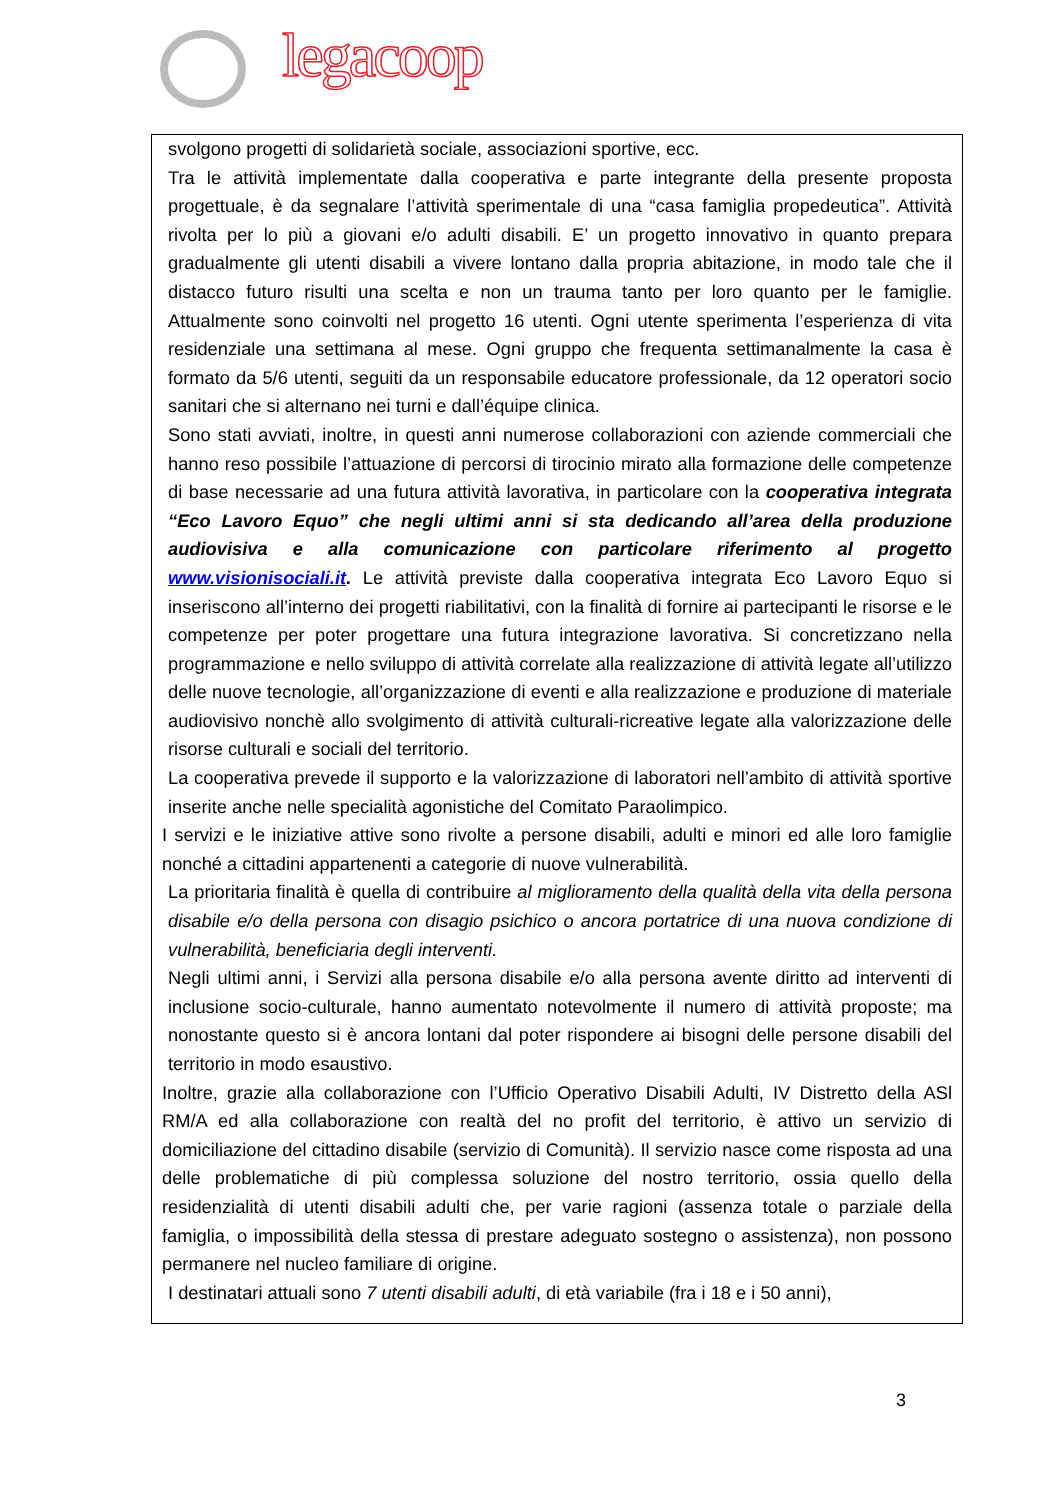legacoop
svolgono progetti di solidarietà sociale, associazioni sportive, ecc.
Tra le attività implementate dalla cooperativa e parte integrante della presente proposta progettuale, è da segnalare l’attività sperimentale di una “casa famiglia propedeutica”. Attività rivolta per lo più a giovani e/o adulti disabili. E’ un progetto innovativo in quanto prepara gradualmente gli utenti disabili a vivere lontano dalla propria abitazione, in modo tale che il distacco futuro risulti una scelta e non un trauma tanto per loro quanto per le famiglie. Attualmente sono coinvolti nel progetto 16 utenti. Ogni utente sperimenta l’esperienza di vita residenziale una settimana al mese. Ogni gruppo che frequenta settimanalmente la casa è formato da 5/6 utenti, seguiti da un responsabile educatore professionale, da 12 operatori socio sanitari che si alternano nei turni e dall’équipe clinica.
Sono stati avviati, inoltre, in questi anni numerose collaborazioni con aziende commerciali che hanno reso possibile l’attuazione di percorsi di tirocinio mirato alla formazione delle competenze di base necessarie ad una futura attività lavorativa, in particolare con la cooperativa integrata “Eco Lavoro Equo” che negli ultimi anni si sta dedicando all’area della produzione audiovisiva e alla comunicazione con particolare riferimento al progetto www.visionisociali.it. Le attività previste dalla cooperativa integrata Eco Lavoro Equo si inseriscono all’interno dei progetti riabilitativi, con la finalità di fornire ai partecipanti le risorse e le competenze per poter progettare una futura integrazione lavorativa. Si concretizzano nella programmazione e nello sviluppo di attività correlate alla realizzazione di attività legate all’utilizzo delle nuove tecnologie, all’organizzazione di eventi e alla realizzazione e produzione di materiale audiovisivo nonchè allo svolgimento di attività culturali-ricreative legate alla valorizzazione delle risorse culturali e sociali del territorio.
La cooperativa prevede il supporto e la valorizzazione di laboratori nell’ambito di attività sportive inserite anche nelle specialità agonistiche del Comitato Paraolimpico.
I servizi e le iniziative attive sono rivolte a persone disabili, adulti e minori ed alle loro famiglie nonché a cittadini appartenenti a categorie di nuove vulnerabilità.
La prioritaria finalità è quella di contribuire al miglioramento della qualità della vita della persona disabile e/o della persona con disagio psichico o ancora portatrice di una nuova condizione di vulnerabilità, beneficiaria degli interventi.
Negli ultimi anni, i Servizi alla persona disabile e/o alla persona avente diritto ad interventi di inclusione socio-culturale, hanno aumentato notevolmente il numero di attività proposte; ma nonostante questo si è ancora lontani dal poter rispondere ai bisogni delle persone disabili del territorio in modo esaustivo.
Inoltre, grazie alla collaborazione con l’Ufficio Operativo Disabili Adulti, IV Distretto della ASl RM/A ed alla collaborazione con realtà del no profit del territorio, è attivo un servizio di domiciliazione del cittadino disabile (servizio di Comunità). Il servizio nasce come risposta ad una delle problematiche di più complessa soluzione del nostro territorio, ossia quello della residenzialità di utenti disabili adulti che, per varie ragioni (assenza totale o parziale della famiglia, o impossibilità della stessa di prestare adeguato sostegno o assistenza), non possono permanere nel nucleo familiare di origine.
I destinatari attuali sono 7 utenti disabili adulti, di età variabile (fra i 18 e i 50 anni),
3